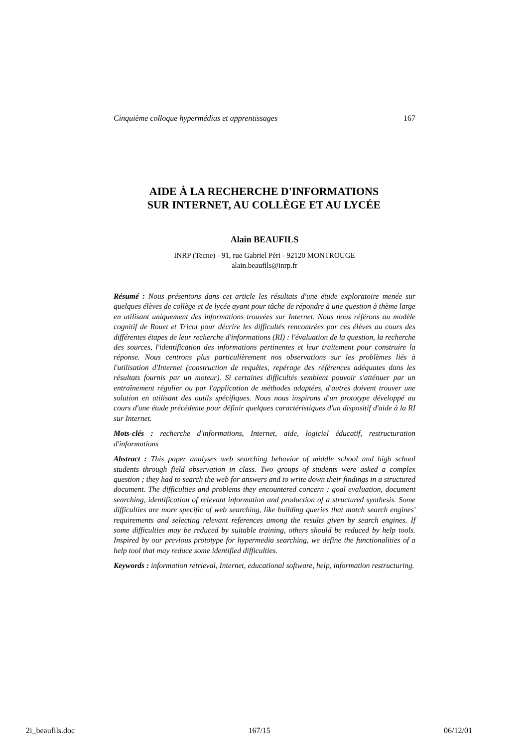Cinquième colloque hypermédias et apprentissages 167
AIDE À LA RECHERCHE D'INFORMATIONS
SUR INTERNET, AU COLLÈGE ET AU LYCÉE
Alain BEAUFILS
INRP (Tecne) - 91, rue Gabriel Péri - 92120 MONTROUGE
alain.beaufils@inrp.fr
Résumé : Nous présentons dans cet article les résultats d'une étude exploratoire menée sur quelques élèves de collège et de lycée ayant pour tâche de répondre à une question à thème large en utilisant uniquement des informations trouvées sur Internet. Nous nous référons au modèle cognitif de Rouet et Tricot pour décrire les difficultés rencontrées par ces élèves au cours des différentes étapes de leur recherche d'informations (RI) : l'évaluation de la question, la recherche des sources, l'identification des informations pertinentes et leur traitement pour construire la réponse. Nous centrons plus particulièrement nos observations sur les problèmes liés à l'utilisation d'Internet (construction de requêtes, repérage des références adéquates dans les résultats fournis par un moteur). Si certaines difficultés semblent pouvoir s'atténuer par un entraînement régulier ou par l'application de méthodes adaptées, d'autres doivent trouver une solution en utilisant des outils spécifiques. Nous nous inspirons d'un prototype développé au cours d'une étude précédente pour définir quelques caractéristiques d'un dispositif d'aide à la RI sur Internet.
Mots-clés : recherche d'informations, Internet, aide, logiciel éducatif, restructuration d'informations
Abstract : This paper analyses web searching behavior of middle school and high school students through field observation in class. Two groups of students were asked a complex question ; they had to search the web for answers and to write down their findings in a structured document. The difficulties and problems they encountered concern : goal evaluation, document searching, identification of relevant information and production of a structured synthesis. Some difficulties are more specific of web searching, like building queries that match search engines' requirements and selecting relevant references among the results given by search engines. If some difficulties may be reduced by suitable training, others should be reduced by help tools. Inspired by our previous prototype for hypermedia searching, we define the functionalities of a help tool that may reduce some identified difficulties.
Keywords : information retrieval, Internet, educational software, help, information restructuring.
2i_beaufils.doc 167/15 06/12/01